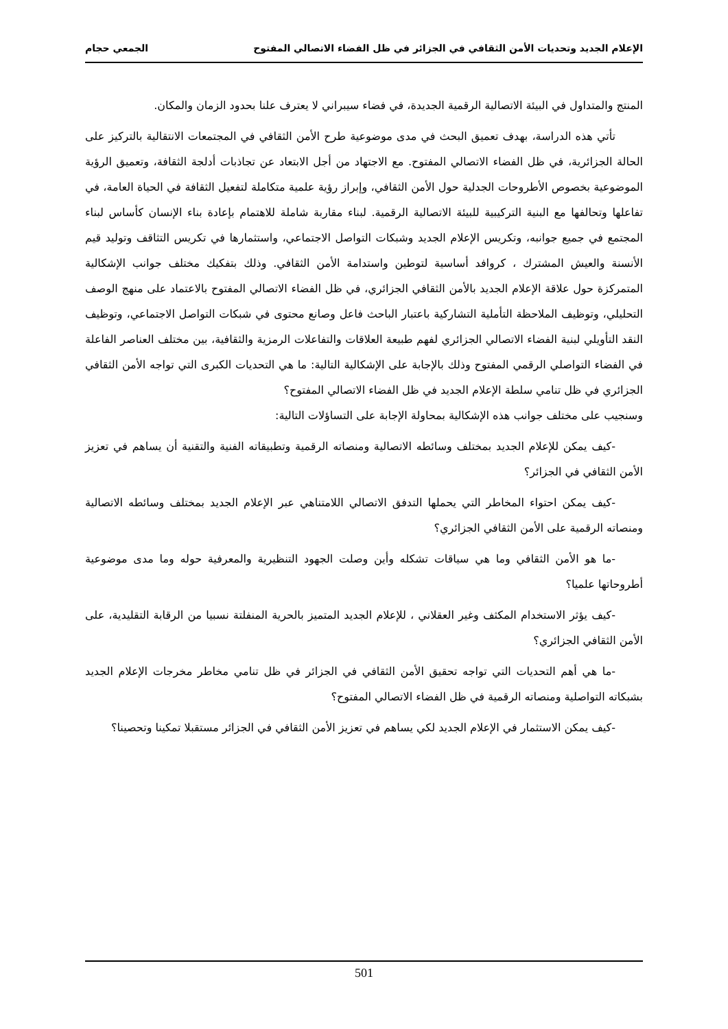الإعلام الجديد وتحديات الأمن الثقافي في الجزائر في ظل الفضاء الاتصالي المفتوح الجمعي حجام
المنتج والمتداول في البيئة الاتصالية الرقمية الجديدة، في فضاء سيبراني لا يعترف علنا بحدود الزمان والمكان.
تأتي هذه الدراسة، بهدف تعميق البحث في مدى موضوعية طرح الأمن الثقافي في المجتمعات الانتقالية بالتركيز على الحالة الجزائرية، في ظل الفضاء الاتصالي المفتوح. مع الاجتهاد من أجل الابتعاد عن تجاذبات أدلجة الثقافة، وتعميق الرؤية الموضوعية بخصوص الأطروحات الجدلية حول الأمن الثقافي، وإبراز رؤية علمية متكاملة لتفعيل الثقافة في الحياة العامة، في تفاعلها وتحالفها مع البنية التركيبية للبيئة الاتصالية الرقمية. لبناء مقاربة شاملة للاهتمام بإعادة بناء الإنسان كأساس لبناء المجتمع في جميع جوانبه، وتكريس الإعلام الجديد وشبكات التواصل الاجتماعي، واستثمارها في تكريس التثاقف وتوليد قيم الأنسنة والعيش المشترك ، كروافد أساسية لتوطين واستدامة الأمن الثقافي. وذلك بتفكيك مختلف جوانب الإشكالية المتمركزة حول علاقة الإعلام الجديد بالأمن الثقافي الجزائري، في ظل الفضاء الاتصالي المفتوح بالاعتماد على منهج الوصف التحليلي، وتوظيف الملاحظة التأملية التشاركية باعتبار الباحث فاعل وصانع محتوى في شبكات التواصل الاجتماعي، وتوظيف النقد التأويلي لبنية الفضاء الاتصالي الجزائري لفهم طبيعة العلاقات والتفاعلات الرمزية والثقافية، بين مختلف العناصر الفاعلة في الفضاء التواصلي الرقمي المفتوح وذلك بالإجابة على الإشكالية التالية: ما هي التحديات الكبرى التي تواجه الأمن الثقافي الجزائري في ظل تنامي سلطة الإعلام الجديد في ظل الفضاء الاتصالي المفتوح؟
وسنجيب على مختلف جوانب هذه الإشكالية بمحاولة الإجابة على التساؤلات التالية:
-كيف يمكن للإعلام الجديد بمختلف وسائطه الاتصالية ومنصاته الرقمية وتطبيقاته الفنية والتقنية أن يساهم في تعزيز الأمن الثقافي في الجزائر؟
-كيف يمكن احتواء المخاطر التي يحملها التدفق الاتصالي اللامتناهي عبر الإعلام الجديد بمختلف وسائطه الاتصالية ومنصاته الرقمية على الأمن الثقافي الجزائري؟
-ما هو الأمن الثقافي وما هي سياقات تشكله وأين وصلت الجهود التنظيرية والمعرفية حوله وما مدى موضوعية أطروحاتها علميا؟
-كيف يؤثر الاستخدام المكثف وغير العقلاني ، للإعلام الجديد المتميز بالحرية المنفلتة نسبيا من الرقابة التقليدية، على الأمن الثقافي الجزائري؟
-ما هي أهم التحديات التي تواجه تحقيق الأمن الثقافي في الجزائر في ظل تنامي مخاطر مخرجات الإعلام الجديد بشبكاته التواصلية ومنصاته الرقمية في ظل الفضاء الاتصالي المفتوح؟
-كيف يمكن الاستثمار في الإعلام الجديد لكي يساهم في تعزيز الأمن الثقافي في الجزائر مستقبلا تمكينا وتحصينا؟
501